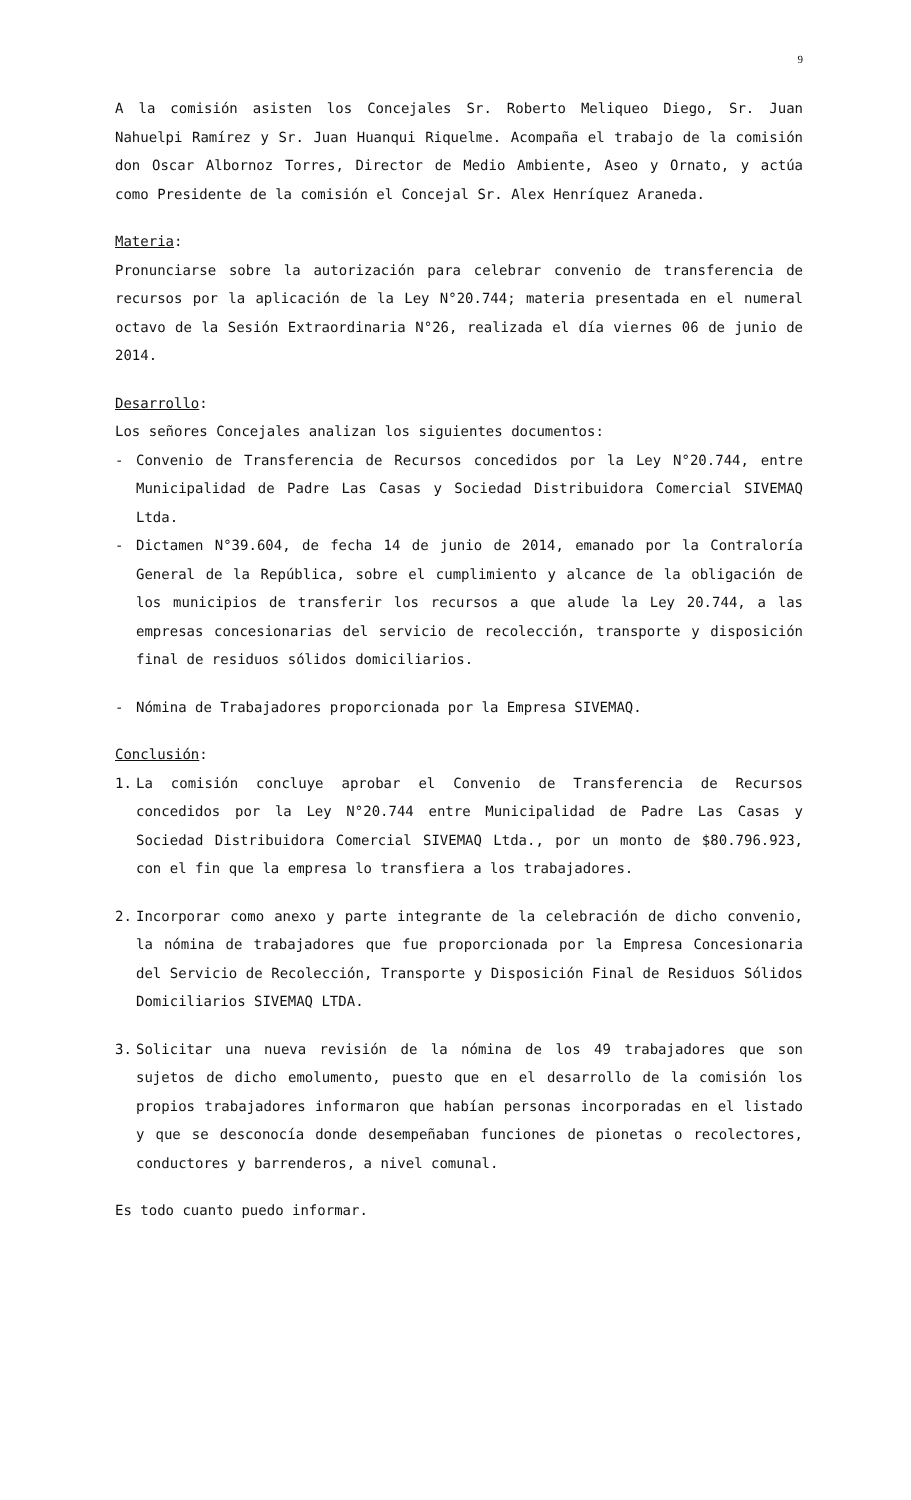9
A la comisión asisten los Concejales Sr. Roberto Meliqueo Diego, Sr. Juan Nahuelpi Ramírez y Sr. Juan Huanqui Riquelme. Acompaña el trabajo de la comisión don Oscar Albornoz Torres, Director de Medio Ambiente, Aseo y Ornato, y actúa como Presidente de la comisión el Concejal Sr. Alex Henríquez Araneda.
Materia:
Pronunciarse sobre la autorización para celebrar convenio de transferencia de recursos por la aplicación de la Ley N°20.744; materia presentada en el numeral octavo de la Sesión Extraordinaria N°26, realizada el día viernes 06 de junio de 2014.
Desarrollo:
Los señores Concejales analizan los siguientes documentos:
- Convenio de Transferencia de Recursos concedidos por la Ley N°20.744, entre Municipalidad de Padre Las Casas y Sociedad Distribuidora Comercial SIVEMAQ Ltda.
- Dictamen N°39.604, de fecha 14 de junio de 2014, emanado por la Contraloría General de la República, sobre el cumplimiento y alcance de la obligación de los municipios de transferir los recursos a que alude la Ley 20.744, a las empresas concesionarias del servicio de recolección, transporte y disposición final de residuos sólidos domiciliarios.
- Nómina de Trabajadores proporcionada por la Empresa SIVEMAQ.
Conclusión:
1. La comisión concluye aprobar el Convenio de Transferencia de Recursos concedidos por la Ley N°20.744 entre Municipalidad de Padre Las Casas y Sociedad Distribuidora Comercial SIVEMAQ Ltda., por un monto de $80.796.923, con el fin que la empresa lo transfiera a los trabajadores.
2. Incorporar como anexo y parte integrante de la celebración de dicho convenio, la nómina de trabajadores que fue proporcionada por la Empresa Concesionaria del Servicio de Recolección, Transporte y Disposición Final de Residuos Sólidos Domiciliarios SIVEMAQ LTDA.
3. Solicitar una nueva revisión de la nómina de los 49 trabajadores que son sujetos de dicho emolumento, puesto que en el desarrollo de la comisión los propios trabajadores informaron que habían personas incorporadas en el listado y que se desconocía donde desempeñaban funciones de pionetas o recolectores, conductores y barrenderos, a nivel comunal.
Es todo cuanto puedo informar.